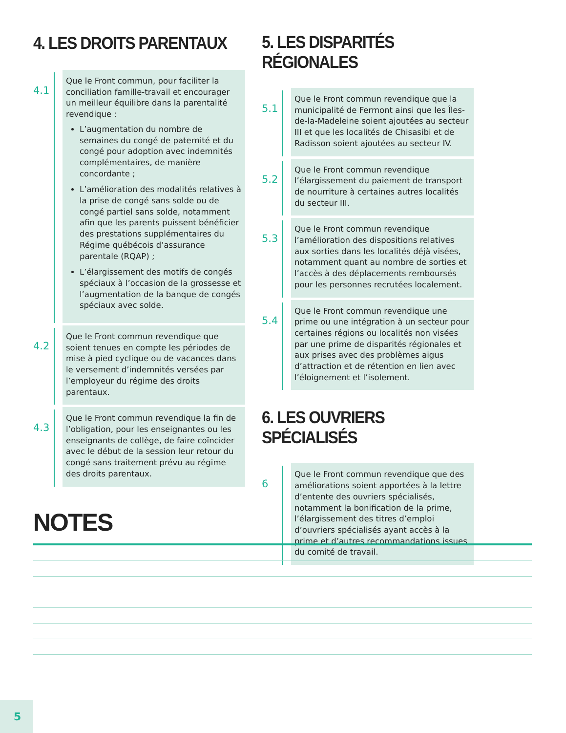4. LES DROITS PARENTAUX
4.1
Que le Front commun, pour faciliter la conciliation famille-travail et encourager un meilleur équilibre dans la parentalité revendique :
L’augmentation du nombre de semaines du congé de paternité et du congé pour adoption avec indemnités complémentaires, de manière concordante ;
L’amélioration des modalités relatives à la prise de congé sans solde ou de congé partiel sans solde, notamment afin que les parents puissent bénéficier des prestations supplémentaires du Régime québécois d’assurance parentale (RQAP) ;
L’élargissement des motifs de congés spéciaux à l’occasion de la grossesse et l’augmentation de la banque de congés spéciaux avec solde.
4.2
Que le Front commun revendique que soient tenues en compte les périodes de mise à pied cyclique ou de vacances dans le versement d’indemnités versées par l’employeur du régime des droits parentaux.
4.3
Que le Front commun revendique la fin de l’obligation, pour les enseignantes ou les enseignants de collège, de faire coïncider avec le début de la session leur retour du congé sans traitement prévu au régime des droits parentaux.
5. LES DISPARITÉS RÉGIONALES
5.1
Que le Front commun revendique que la municipalité de Fermont ainsi que les Îles-de-la-Madeleine soient ajoutées au secteur III et que les localités de Chisasibi et de Radisson soient ajoutées au secteur IV.
5.2
Que le Front commun revendique l’élargissement du paiement de transport de nourriture à certaines autres localités du secteur III.
5.3
Que le Front commun revendique l’amélioration des dispositions relatives aux sorties dans les localités déjà visées, notamment quant au nombre de sorties et l’accès à des déplacements remboursés pour les personnes recrutées localement.
5.4
Que le Front commun revendique une prime ou une intégration à un secteur pour certaines régions ou localités non visées par une prime de disparités régionales et aux prises avec des problèmes aigus d’attraction et de rétention en lien avec l’éloignement et l’isolement.
6. LES OUVRIERS SPÉCIALISÉS
6
Que le Front commun revendique que des améliorations soient apportées à la lettre d’entente des ouvriers spécialisés, notamment la bonification de la prime, l’élargissement des titres d’emploi d’ouvriers spécialisés ayant accès à la prime et d’autres recommandations issues du comité de travail.
NOTES
5